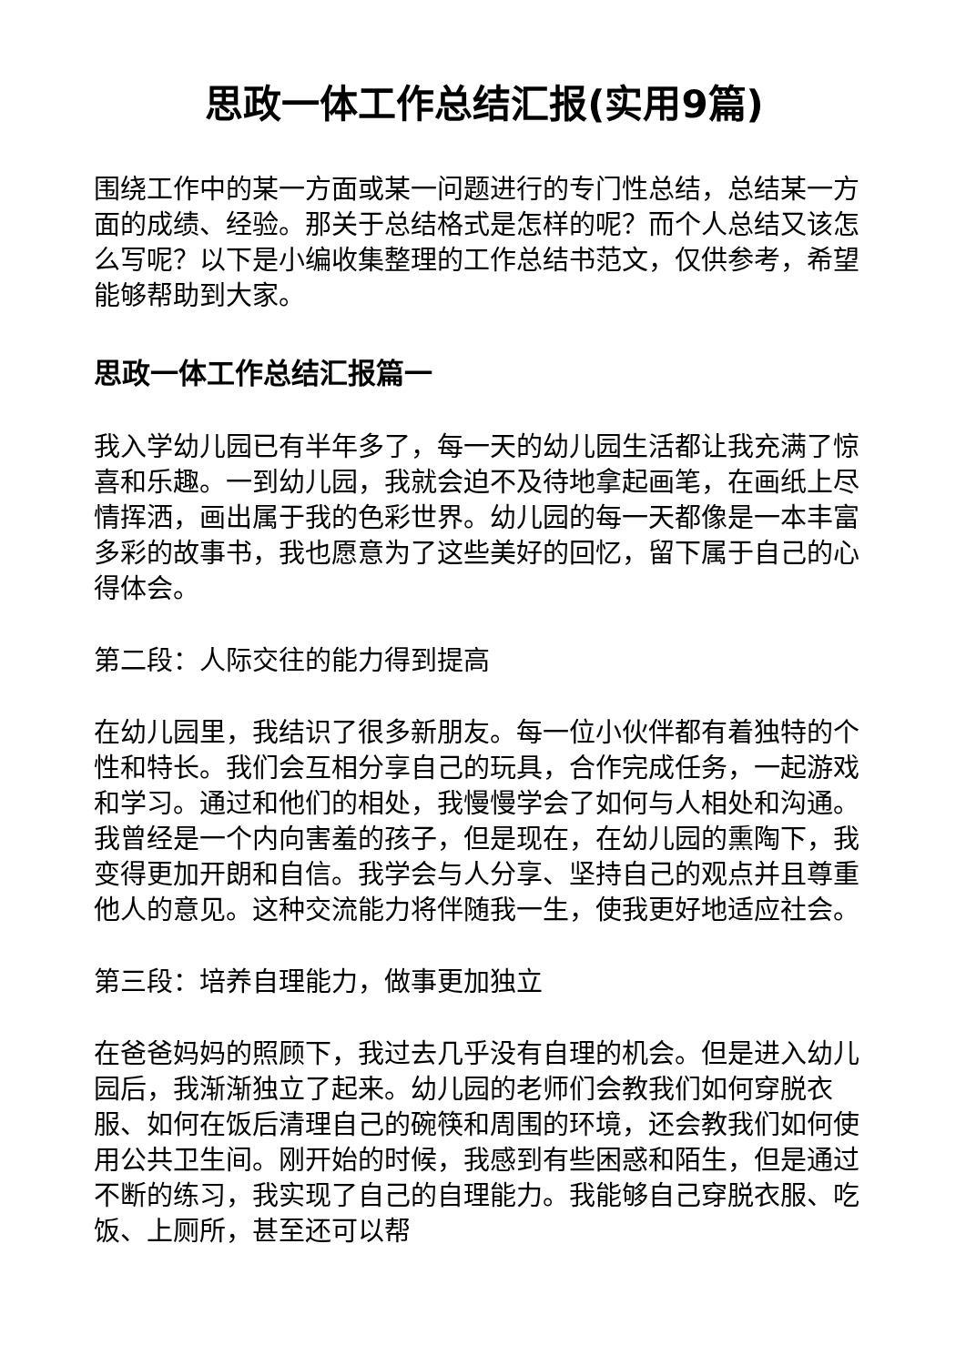思政一体工作总结汇报(实用9篇)
围绕工作中的某一方面或某一问题进行的专门性总结，总结某一方面的成绩、经验。那关于总结格式是怎样的呢？而个人总结又该怎么写呢？以下是小编收集整理的工作总结书范文，仅供参考，希望能够帮助到大家。
思政一体工作总结汇报篇一
我入学幼儿园已有半年多了，每一天的幼儿园生活都让我充满了惊喜和乐趣。一到幼儿园，我就会迫不及待地拿起画笔，在画纸上尽情挥洒，画出属于我的色彩世界。幼儿园的每一天都像是一本丰富多彩的故事书，我也愿意为了这些美好的回忆，留下属于自己的心得体会。
第二段：人际交往的能力得到提高
在幼儿园里，我结识了很多新朋友。每一位小伙伴都有着独特的个性和特长。我们会互相分享自己的玩具，合作完成任务，一起游戏和学习。通过和他们的相处，我慢慢学会了如何与人相处和沟通。我曾经是一个内向害羞的孩子，但是现在，在幼儿园的熏陶下，我变得更加开朗和自信。我学会与人分享、坚持自己的观点并且尊重他人的意见。这种交流能力将伴随我一生，使我更好地适应社会。
第三段：培养自理能力，做事更加独立
在爸爸妈妈的照顾下，我过去几乎没有自理的机会。但是进入幼儿园后，我渐渐独立了起来。幼儿园的老师们会教我们如何穿脱衣服、如何在饭后清理自己的碗筷和周围的环境，还会教我们如何使用公共卫生间。刚开始的时候，我感到有些困惑和陌生，但是通过不断的练习，我实现了自己的自理能力。我能够自己穿脱衣服、吃饭、上厕所，甚至还可以帮